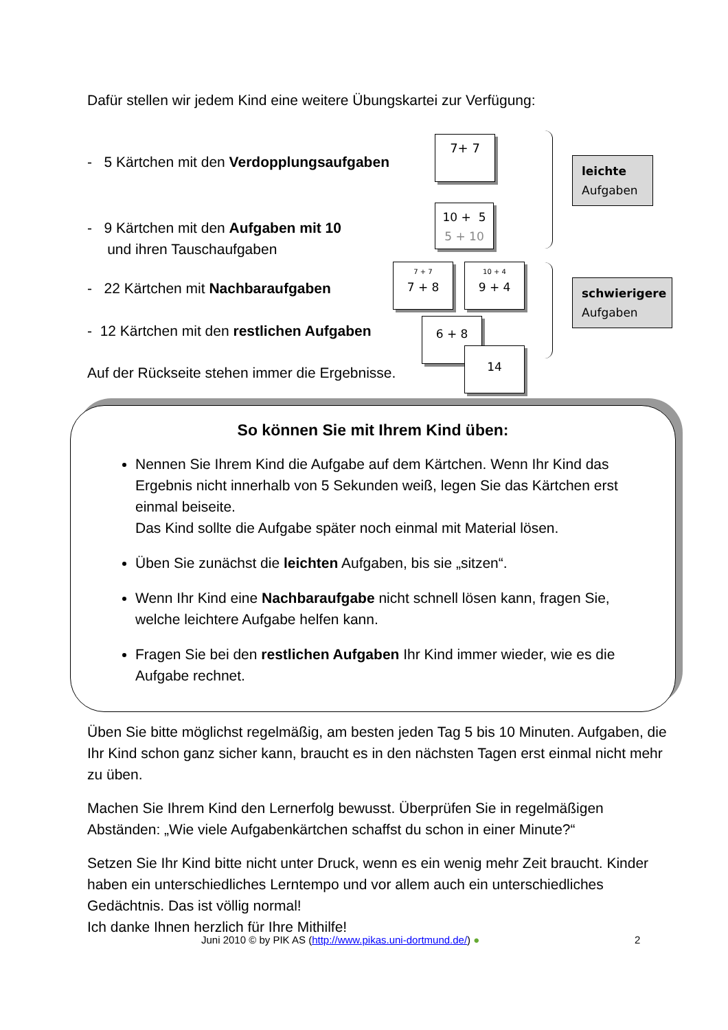Dafür stellen wir jedem Kind eine weitere Übungskartei zur Verfügung:
- 5 Kärtchen mit den Verdopplungsaufgaben
- 9 Kärtchen mit den Aufgaben mit 10
und ihren Tauschaufgaben
- 22 Kärtchen mit Nachbaraufgaben
- 12 Kärtchen mit den restlichen Aufgaben
Auf der Rückseite stehen immer die Ergebnisse.
7+ 7
10 + 5
5 + 10
7 + 7
7 + 8
10 + 4
9 + 4
6 + 8
14
leichte
Aufgaben
schwierigere
Aufgaben
So können Sie mit Ihrem Kind üben:
Nennen Sie Ihrem Kind die Aufgabe auf dem Kärtchen. Wenn Ihr Kind das Ergebnis nicht innerhalb von 5 Sekunden weiß, legen Sie das Kärtchen erst einmal beiseite.
Das Kind sollte die Aufgabe später noch einmal mit Material lösen.
Üben Sie zunächst die leichten Aufgaben, bis sie „sitzen“.
Wenn Ihr Kind eine Nachbaraufgabe nicht schnell lösen kann, fragen Sie, welche leichtere Aufgabe helfen kann.
Fragen Sie bei den restlichen Aufgaben Ihr Kind immer wieder, wie es die Aufgabe rechnet.
Üben Sie bitte möglichst regelmäßig, am besten jeden Tag 5 bis 10 Minuten. Aufgaben, die Ihr Kind schon ganz sicher kann, braucht es in den nächsten Tagen erst einmal nicht mehr zu üben.
Machen Sie Ihrem Kind den Lernerfolg bewusst. Überprüfen Sie in regelmäßigen Abständen: „Wie viele Aufgabenkärtchen schaffst du schon in einer Minute?“
Setzen Sie Ihr Kind bitte nicht unter Druck, wenn es ein wenig mehr Zeit braucht. Kinder haben ein unterschiedliches Lerntempo und vor allem auch ein unterschiedliches Gedächtnis. Das ist völlig normal!
Ich danke Ihnen herzlich für Ihre Mithilfe!
Juni 2010 © by PIK AS (http://www.pikas.uni-dortmund.de/) ●
2